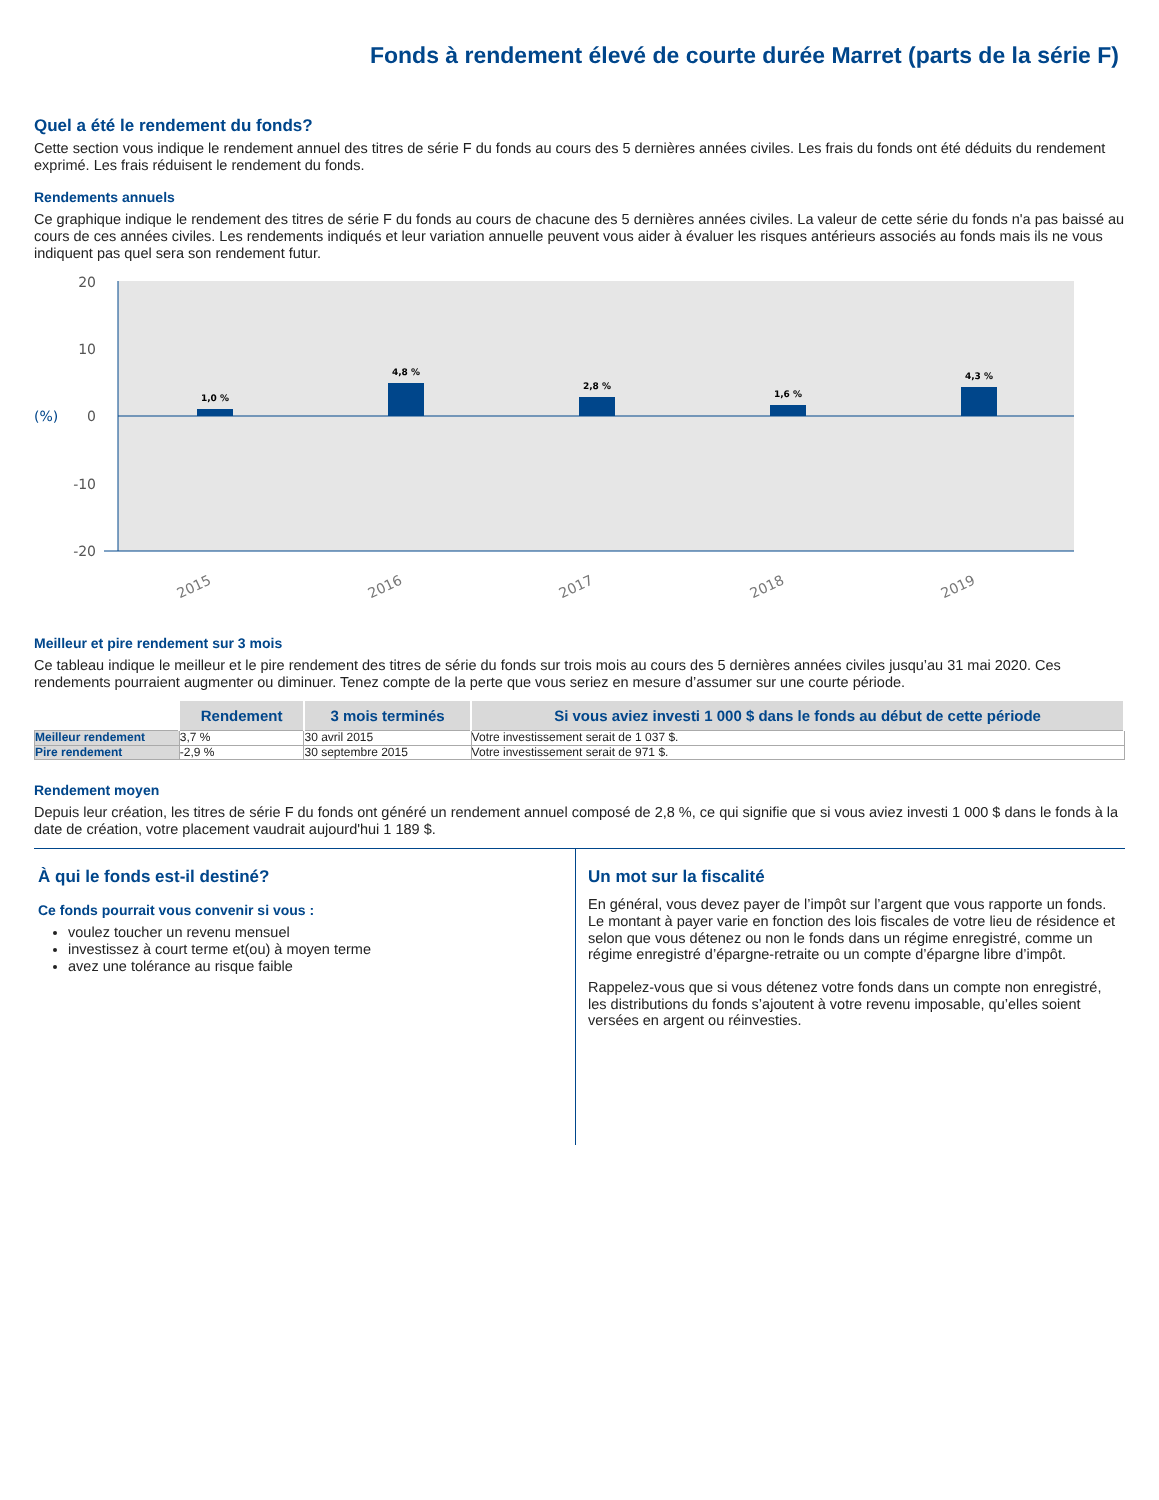Fonds à rendement élevé de courte durée Marret (parts de la série F)
Quel a été le rendement du fonds?
Cette section vous indique le rendement annuel des titres de série F du fonds au cours des 5 dernières années civiles. Les frais du fonds ont été déduits du rendement exprimé. Les frais réduisent le rendement du fonds.
Rendements annuels
Ce graphique indique le rendement des titres de série F du fonds au cours de chacune des 5 dernières années civiles. La valeur de cette série du fonds n'a pas baissé au cours de ces années civiles. Les rendements indiqués et leur variation annuelle peuvent vous aider à évaluer les risques antérieurs associés au fonds mais ils ne vous indiquent pas quel sera son rendement futur.
20
10
0
-10
-20
(%)
1,0 %
4,8 %
2,8 %
1,6 %
4,3 %
2015
2016
2017
2018
2019
Meilleur et pire rendement sur 3 mois
Ce tableau indique le meilleur et le pire rendement des titres de série du fonds sur trois mois au cours des 5 dernières années civiles jusqu’au 31 mai 2020. Ces rendements pourraient augmenter ou diminuer. Tenez compte de la perte que vous seriez en mesure d’assumer sur une courte période.
| | Rendement | 3 mois terminés | Si vous aviez investi 1 000 $ dans le fonds au début de cette période |
| --- | --- | --- | --- |
| Meilleur rendement | 3,7 % | 30 avril 2015 | Votre investissement serait de 1 037 $. |
| Pire rendement | -2,9 % | 30 septembre 2015 | Votre investissement serait de 971 $. |
Rendement moyen
Depuis leur création, les titres de série F du fonds ont généré un rendement annuel composé de 2,8 %, ce qui signifie que si vous aviez investi 1 000 $ dans le fonds à la date de création, votre placement vaudrait aujourd'hui 1 189 $.
À qui le fonds est-il destiné?
Ce fonds pourrait vous convenir si vous :
voulez toucher un revenu mensuel
investissez à court terme et(ou) à moyen terme
avez une tolérance au risque faible
Un mot sur la fiscalité
En général, vous devez payer de l’impôt sur l’argent que vous rapporte un fonds. Le montant à payer varie en fonction des lois fiscales de votre lieu de résidence et selon que vous détenez ou non le fonds dans un régime enregistré, comme un régime enregistré d’épargne-retraite ou un compte d’épargne libre d’impôt.
Rappelez-vous que si vous détenez votre fonds dans un compte non enregistré, les distributions du fonds s’ajoutent à votre revenu imposable, qu’elles soient versées en argent ou réinvesties.